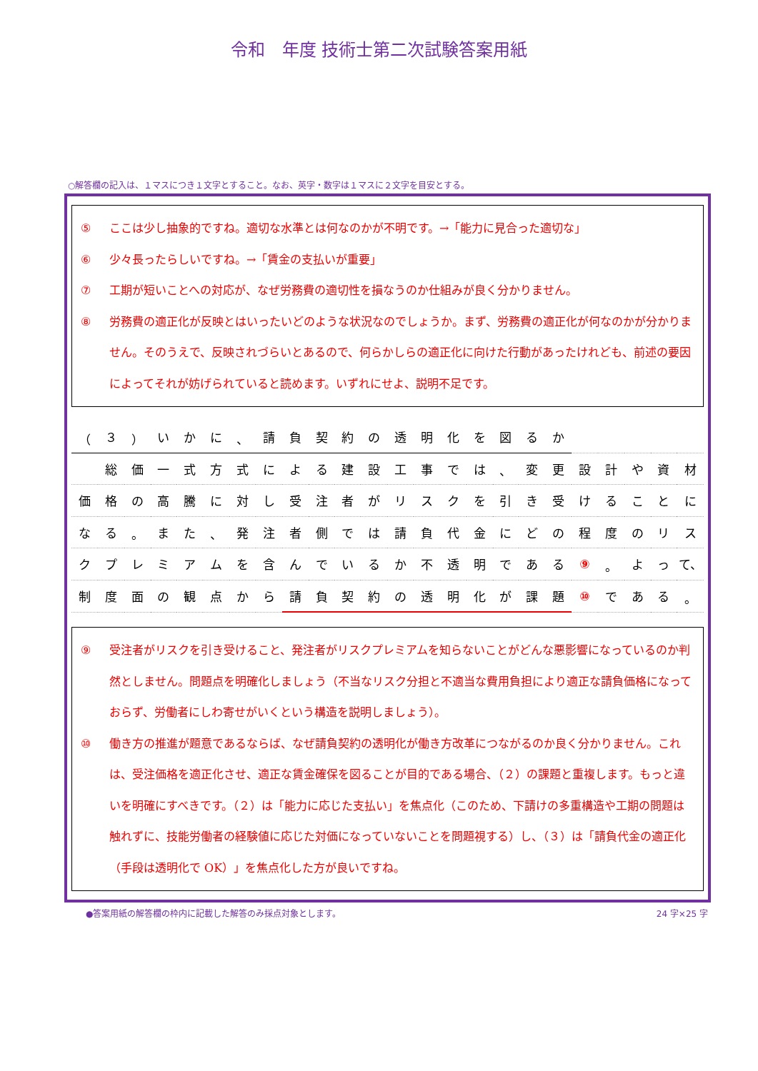令和　年度 技術士第二次試験答案用紙
○解答欄の記入は、１マスにつき１文字とすること。なお、英字・数字は１マスに２文字を目安とする。
⑤ ここは少し抽象的ですね。適切な水準とは何なのかが不明です。→「能力に見合った適切な」
⑥ 少々長ったらしいですね。→「賃金の支払いが重要」
⑦ 工期が短いことへの対応が、なぜ労務費の適切性を損なうのか仕組みが良く分かりません。
⑧ 労務費の適正化が反映とはいったいどのような状況なのでしょうか。まず、労務費の適正化が何なのかが分かりません。そのうえで、反映されづらいとあるので、何らかしらの適正化に向けた行動があったけれども、前述の要因によってそれが妨げられていると読めます。いずれにせよ、説明不足です。
| （ | ３ | ） | い | か | に | 、 | 請 | 負 | 契 | 約 | の | 透 | 明 | 化 | を | 図 | る | か | | | | | |
| | 総 | 価 | 一 | 式 | 方 | 式 | に | よ | る | 建 | 設 | 工 | 事 | で | は | 、 | 変 | 更 | 設 | 計 | や | 資 | 材 |
| 価 | 格 | の | 高 | 騰 | に | 対 | し | 受 | 注 | 者 | が | リ | ス | ク | を | 引 | き | 受 | け | る | こ | と | に |
| な | る | 。 | ま | た | 、 | 発 | 注 | 者 | 側 | で | は | 請 | 負 | 代 | 金 | に | ど | の | 程 | 度 | の | リ | ス |
| ク | プ | レ | ミ | ア | ム | を | 含 | ん | で | い | る | か | 不 | 透 | 明 | で | あ | る | ⑨ | 。 | よ | っ | て、 |
| 制 | 度 | 面 | の | 観 | 点 | か | ら | 請 | 負 | 契 | 約 | の | 透 | 明 | 化 | が | 課 | 題 | ⑩ | で | あ | る | 。 |
⑨ 受注者がリスクを引き受けること、発注者がリスクプレミアムを知らないことがどんな悪影響になっているのか判然としません。問題点を明確化しましょう（不当なリスク分担と不適当な費用負担により適正な請負価格になっておらず、労働者にしわ寄せがいくという構造を説明しましょう）。
⑩ 働き方の推進が題意であるならば、なぜ請負契約の透明化が働き方改革につながるのか良く分かりません。これは、受注価格を適正化させ、適正な賃金確保を図ることが目的である場合、（２）の課題と重複します。もっと違いを明確にすべきです。（２）は「能力に応じた支払い」を焦点化（このため、下請けの多重構造や工期の問題は触れずに、技能労働者の経験値に応じた対価になっていないことを問題視する）し、（３）は「請負代金の適正化（手段は透明化で OK）」を焦点化した方が良いですね。
●答案用紙の解答欄の枠内に記載した解答のみ採点対象とします。 24 字×25 字